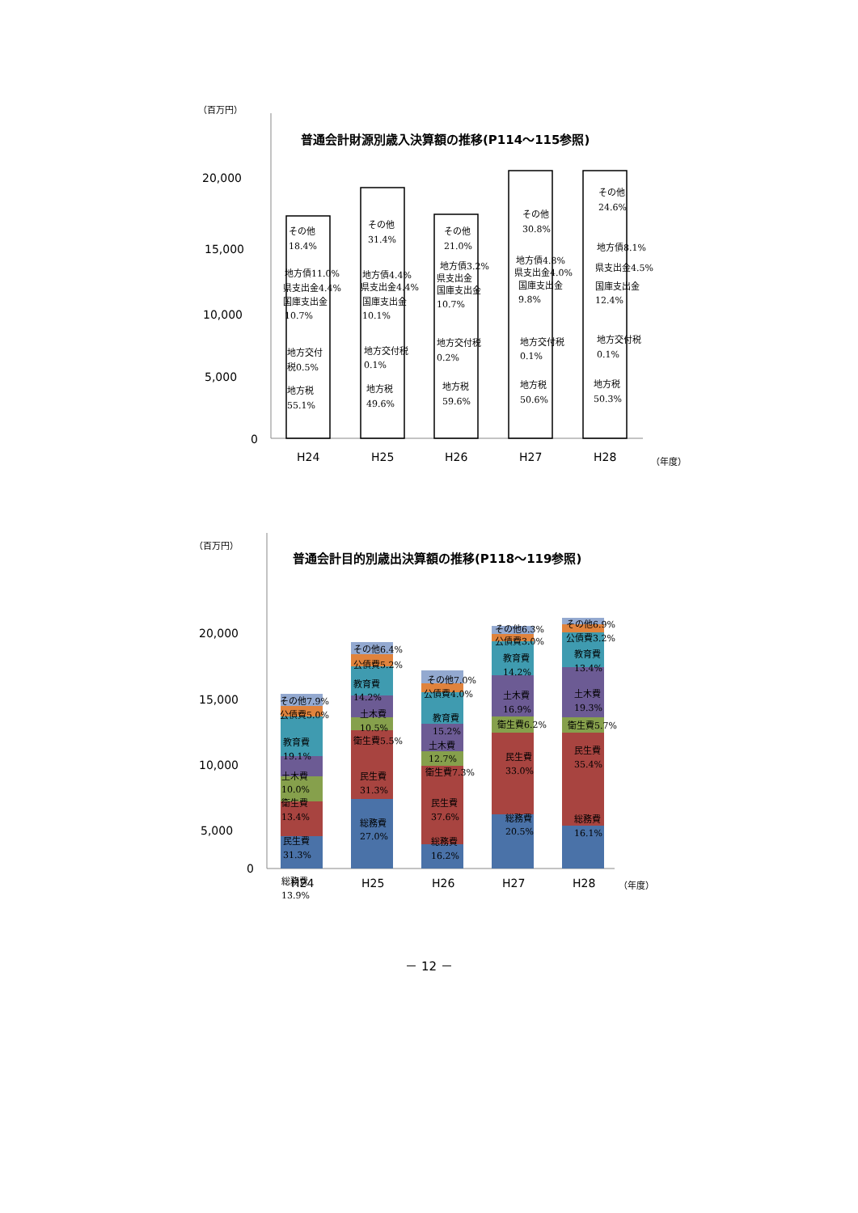（百万円）
普通会計財源別歳入決算額の推移(P114～115参照)
20,000
15,000
10,000
5,000
0
その他
18.4%
地方債11.0%
県支出金4.4%
国庫支出金
10.7%
地方交付
税0.5%
地方税
55.1%
その他
31.4%
地方債4.4%
県支出金4.4%
国庫支出金
10.1%
地方交付税
0.1%
地方税
49.6%
その他
21.0%
地方債3.2%
県支出金
国庫支出金
10.7%
地方交付税
0.2%
地方税
59.6%
その他
30.8%
地方債4.8%
県支出金4.0%
国庫支出金
9.8%
地方交付税
0.1%
地方税
50.6%
その他
24.6%
地方債8.1%
県支出金4.5%
国庫支出金
12.4%
地方交付税
0.1%
地方税
50.3%
H24
H25
H26
H27
H28
（年度）
（百万円）
普通会計目的別歳出決算額の推移(P118～119参照)
20,000
15,000
10,000
5,000
0
その他7.9%
公債費5.0%
教育費
19.1%
土木費
10.0%
衛生費
13.4%
民生費
31.3%
総務費
13.9%
その他6.4%
公債費5.2%
教育費
14.2%
土木費
10.5%
衛生費5.5%
民生費
31.3%
総務費
27.0%
その他7.0%
公債費4.0%
教育費
15.2%
土木費
12.7%
衛生費7.3%
民生費
37.6%
総務費
16.2%
その他6.3%
公債費3.0%
教育費
14.2%
土木費
16.9%
衛生費6.2%
民生費
33.0%
総務費
20.5%
その他6.9%
公債費3.2%
教育費
13.4%
土木費
19.3%
衛生費5.7%
民生費
35.4%
総務費
16.1%
H24
H25
H26
H27
H28
（年度）
－ 12 －